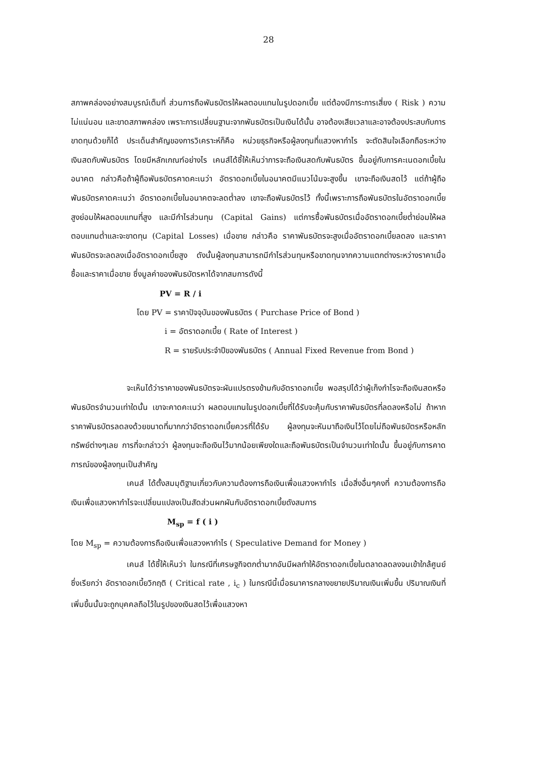28
สภาพคล่องอย่างสมบูรณ์เต็มที่ ส่วนการถือพันธบัตรให้ผลตอบแทนในรูปดอกเบี้ย แต่ต้องมีภาระการเสี่ยง ( Risk ) ความไม่แน่นอน และขาดสภาพคล่อง เพราะการเปลี่ยนฐานะจากพันธบัตรเป็นเงินได้นั้น อาจต้องเสียเวลาและอาจต้องประสบกับการขาดทุนด้วยก็ได้ ประเด็นสำคัญของการวิเคราะห์ก็คือ หน่วยธุรกิจหรือผู้ลงทุนที่แสวงหากำไร จะตัดสินใจเลือกถือระหว่างเงินสดกับพันธบัตร โดยมีหลักเกณฑ์อย่างไร เคนส์ได้ชี้ให้เห็นว่าการจะถือเงินสดกับพันธบัตร ขึ้นอยู่กับการคะเนดอกเบี้ยในอนาคต กล่าวคือถ้าผู้ถือพันธบัตรคาดคะเนว่า อัตราดอกเบี้ยในอนาคตมีแนวโน้มจะสูงขึ้น เขาจะถือเงินสดไว้ แต่ถ้าผู้ถือพันธบัตรคาดคะเนว่า อัตราดอกเบี้ยในอนาคตจะลดต่ำลง เขาจะถือพันธบัตรไว้ ทั้งนี้เพราะการถือพันธบัตรในอัตราดอกเบี้ยสูงย่อมให้ผลตอบแทนที่สูง และมีกำไรส่วนทุน (Capital Gains) แต่การซื้อพันธบัตรเมื่ออัตราดอกเบี้ยต่ำย่อมให้ผลตอบแทนต่ำและจะขาดทุน (Capital Losses) เมื่อขาย กล่าวคือ ราคาพันธบัตรจะสูงเมื่ออัตราดอกเบี้ยลดลง และราคาพันธบัตรจะลดลงเมื่ออัตราดอกเบี้ยสูง ดังนั้นผู้ลงทุนสามารถมีกำไรส่วนทุนหรือขาดทุนจากความแตกต่างระหว่างราคาเมื่อซื้อและราคาเมื่อขาย ซึ่งมูลค่าของพันธบัตรหาได้จากสมการดังนี้
PV = R / i
โดย PV = ราคาปัจจุบันของพันธบัตร ( Purchase Price of Bond )
i = อัตราดอกเบี้ย ( Rate of Interest )
R = รายรับประจำปีของพันธบัตร ( Annual Fixed Revenue from Bond )
จะเห็นได้ว่าราคาของพันธบัตรจะผันแปรตรงข้ามกับอัตราดอกเบี้ย พอสรุปได้ว่าผู้เก็งกำไรจะถือเงินสดหรือพันธบัตรจำนวนเท่าใดนั้น เขาจะคาดคะเนว่า ผลตอบแทนในรูปดอกเบี้ยที่ได้รับจะคุ้มกับราคาพันธบัตรที่ลดลงหรือไม่ ถ้าหากราคาพันธบัตรลดลงด้วยขนาดที่มากกว่าอัตราดอกเบี้ยควรที่ได้รับ ผู้ลงทุนจะหันมาถือเงินไว้โดยไม่ถือพันธบัตรหรือหลักทรัพย์ต่างๆเลย การที่จะกล่าวว่า ผู้ลงทุนจะถือเงินไว้มากน้อยเพียงใดและถือพันธบัตรเป็นจำนวนเท่าใดนั้น ขึ้นอยู่กับการคาดการณ์ของผู้ลงทุนเป็นสำคัญ
เคนส์ ได้ตั้งสมมุติฐานเกี่ยวกับความต้องการถือเงินเพื่อแสวงหากำไร เมื่อสิ่งอื่นๆคงที่ ความต้องการถือเงินเพื่อแสวงหากำไรจะเปลี่ยนแปลงเป็นสัดส่วนผกผันกับอัตราดอกเบี้ยดังสมการ
M<sub>sp</sub> = f ( i )
โดย M<sub>sp</sub> = ความต้องการถือเงินเพื่อแสวงหากำไร ( Speculative Demand for Money )
เคนส์ ได้ชี้ให้เห็นว่า ในกรณีที่เศรษฐกิจตกต่ำมากอันมีผลทำให้อัตราดอกเบี้ยในตลาดลดลงจนเข้าใกล้ศูนย์ ซึ่งเรียกว่า อัตราดอกเบี้ยวิกฤติ ( Critical rate , i<sub>c</sub> ) ในกรณีนี้เมื่อธนาคารกลางขยายปริมาณเงินเพิ่มขึ้น ปริมาณเงินที่เพิ่มขึ้นนั้นจะถูกบุคคลถือไว้ในรูปของเงินสดไว้เพื่อแสวงหา